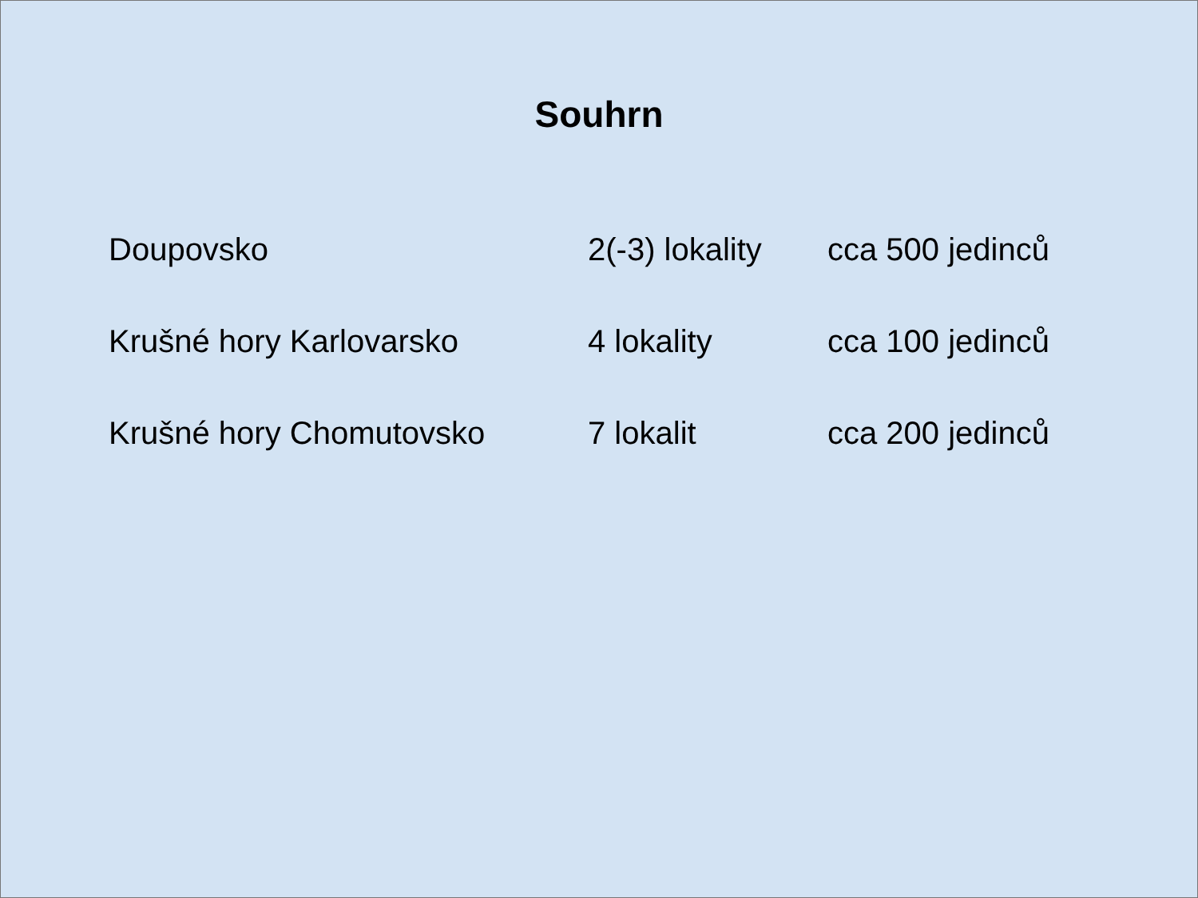Souhrn
| Doupovsko | 2(-3) lokality | cca 500 jedinců |
| Krušné hory Karlovarsko | 4 lokality | cca 100 jedinců |
| Krušné hory Chomutovsko | 7 lokalit | cca 200 jedinců |